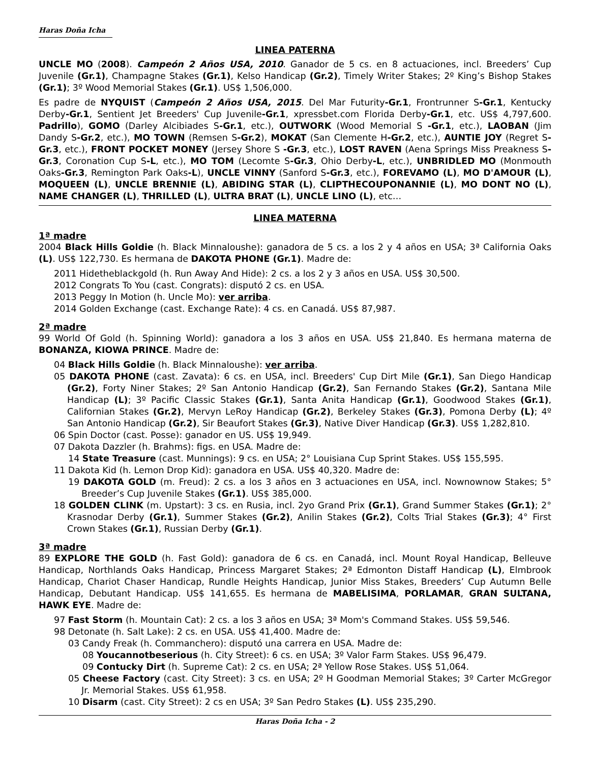Haras Doña Icha
LINEA PATERNA
UNCLE MO (2008). Campeón 2 Años USA, 2010. Ganador de 5 cs. en 8 actuaciones, incl. Breeders’ Cup Juvenile (Gr.1), Champagne Stakes (Gr.1), Kelso Handicap (Gr.2), Timely Writer Stakes; 2º King’s Bishop Stakes (Gr.1); 3º Wood Memorial Stakes (Gr.1). US$ 1,506,000.
Es padre de NYQUIST (Campeón 2 Años USA, 2015. Del Mar Futurity-Gr.1, Frontrunner S-Gr.1, Kentucky Derby-Gr.1, Sentient Jet Breeders' Cup Juvenile-Gr.1, xpressbet.com Florida Derby-Gr.1, etc. US$ 4,797,600. Padrillo), GOMO (Darley Alcibiades S-Gr.1, etc.), OUTWORK (Wood Memorial S -Gr.1, etc.), LAOBAN (Jim Dandy S-Gr.2, etc.), MO TOWN (Remsen S-Gr.2), MOKAT (San Clemente H-Gr.2, etc.), AUNTIE JOY (Regret S-Gr.3, etc.), FRONT POCKET MONEY (Jersey Shore S -Gr.3, etc.), LOST RAVEN (Aena Springs Miss Preakness S-Gr.3, Coronation Cup S-L, etc.), MO TOM (Lecomte S-Gr.3, Ohio Derby-L, etc.), UNBRIDLED MO (Monmouth Oaks-Gr.3, Remington Park Oaks-L), UNCLE VINNY (Sanford S-Gr.3, etc.), FOREVAMO (L), MO D'AMOUR (L), MOQUEEN (L), UNCLE BRENNIE (L), ABIDING STAR (L), CLIPTHECOUPONANNIE (L), MO DONT NO (L), NAME CHANGER (L), THRILLED (L), ULTRA BRAT (L), UNCLE LINO (L), etc…
LINEA MATERNA
1ª madre
2004 Black Hills Goldie (h. Black Minnaloushe): ganadora de 5 cs. a los 2 y 4 años en USA; 3ª California Oaks (L). US$ 122,730. Es hermana de DAKOTA PHONE (Gr.1). Madre de:
2011 Hidetheblackgold (h. Run Away And Hide): 2 cs. a los 2 y 3 años en USA. US$ 30,500.
2012 Congrats To You (cast. Congrats): disputó 2 cs. en USA.
2013 Peggy In Motion (h. Uncle Mo): ver arriba.
2014 Golden Exchange (cast. Exchange Rate): 4 cs. en Canadá. US$ 87,987.
2ª madre
99 World Of Gold (h. Spinning World): ganadora a los 3 años en USA. US$ 21,840. Es hermana materna de BONANZA, KIOWA PRINCE. Madre de:
04 Black Hills Goldie (h. Black Minnaloushe): ver arriba.
05 DAKOTA PHONE (cast. Zavata): 6 cs. en USA, incl. Breeders' Cup Dirt Mile (Gr.1), San Diego Handicap (Gr.2), Forty Niner Stakes; 2º San Antonio Handicap (Gr.2), San Fernando Stakes (Gr.2), Santana Mile Handicap (L); 3º Pacific Classic Stakes (Gr.1), Santa Anita Handicap (Gr.1), Goodwood Stakes (Gr.1), Californian Stakes (Gr.2), Mervyn LeRoy Handicap (Gr.2), Berkeley Stakes (Gr.3), Pomona Derby (L); 4º San Antonio Handicap (Gr.2), Sir Beaufort Stakes (Gr.3), Native Diver Handicap (Gr.3). US$ 1,282,810.
06 Spin Doctor (cast. Posse): ganador en US. US$ 19,949.
07 Dakota Dazzler (h. Brahms): figs. en USA. Madre de:
14 State Treasure (cast. Munnings): 9 cs. en USA; 2° Louisiana Cup Sprint Stakes. US$ 155,595.
11 Dakota Kid (h. Lemon Drop Kid): ganadora en USA. US$ 40,320. Madre de:
19 DAKOTA GOLD (m. Freud): 2 cs. a los 3 años en 3 actuaciones en USA, incl. Nownownow Stakes; 5° Breeder’s Cup Juvenile Stakes (Gr.1). US$ 385,000.
18 GOLDEN CLINK (m. Upstart): 3 cs. en Rusia, incl. 2yo Grand Prix (Gr.1), Grand Summer Stakes (Gr.1); 2° Krasnodar Derby (Gr.1), Summer Stakes (Gr.2), Anilin Stakes (Gr.2), Colts Trial Stakes (Gr.3); 4° First Crown Stakes (Gr.1), Russian Derby (Gr.1).
3ª madre
89 EXPLORE THE GOLD (h. Fast Gold): ganadora de 6 cs. en Canadá, incl. Mount Royal Handicap, Belleuve Handicap, Northlands Oaks Handicap, Princess Margaret Stakes; 2ª Edmonton Distaff Handicap (L), Elmbrook Handicap, Chariot Chaser Handicap, Rundle Heights Handicap, Junior Miss Stakes, Breeders’ Cup Autumn Belle Handicap, Debutant Handicap. US$ 141,655. Es hermana de MABELISIMA, PORLAMAR, GRAN SULTANA, HAWK EYE. Madre de:
97 Fast Storm (h. Mountain Cat): 2 cs. a los 3 años en USA; 3ª Mom's Command Stakes. US$ 59,546.
98 Detonate (h. Salt Lake): 2 cs. en USA. US$ 41,400. Madre de:
03 Candy Freak (h. Commanchero): disputó una carrera en USA. Madre de:
08 Youcannotbeserious (h. City Street): 6 cs. en USA; 3º Valor Farm Stakes. US$ 96,479.
09 Contucky Dirt (h. Supreme Cat): 2 cs. en USA; 2ª Yellow Rose Stakes. US$ 51,064.
05 Cheese Factory (cast. City Street): 3 cs. en USA; 2º H Goodman Memorial Stakes; 3º Carter McGregor Jr. Memorial Stakes. US$ 61,958.
10 Disarm (cast. City Street): 2 cs en USA; 3º San Pedro Stakes (L). US$ 235,290.
Haras Doña Icha - 2